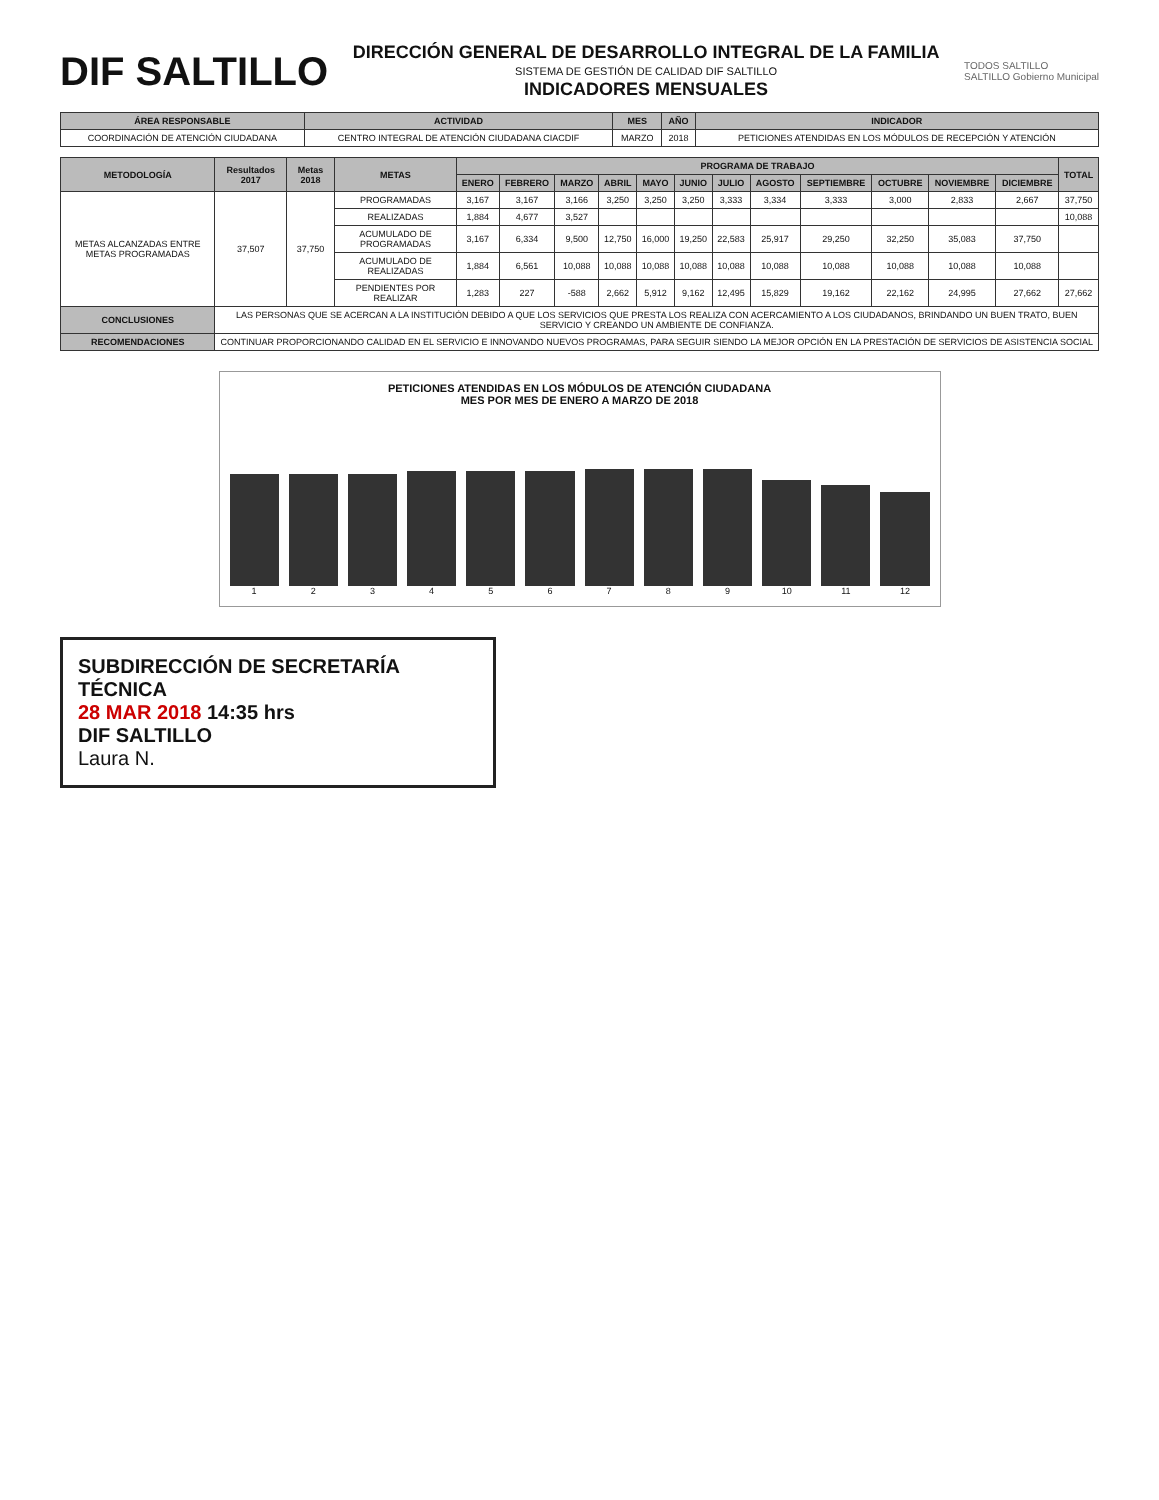DIF SALTILLO
DIRECCIÓN GENERAL DE DESARROLLO INTEGRAL DE LA FAMILIA
SISTEMA DE GESTIÓN DE CALIDAD DIF SALTILLO
INDICADORES MENSUALES
TODOS SALTILLO
SALTILLO Gobierno Municipal
| ÁREA RESPONSABLE | ACTIVIDAD | MES | AÑO | INDICADOR |
| --- | --- | --- | --- | --- |
| COORDINACIÓN DE ATENCIÓN CIUDADANA | CENTRO INTEGRAL DE ATENCIÓN CIUDADANA CIACDIF | MARZO | 2018 | PETICIONES ATENDIDAS EN LOS MÓDULOS DE RECEPCIÓN Y ATENCIÓN |
| METODOLOGÍA | Resultados 2017 | Metas 2018 | METAS | PROGRAMA DE TRABAJO | | | | | | | | | | | | TOTAL |
| --- | --- | --- | --- | --- | --- | --- | --- | --- | --- | --- | --- | --- | --- | --- | --- | --- |
| | | | | ENERO | FEBRERO | MARZO | ABRIL | MAYO | JUNIO | JULIO | AGOSTO | SEPTIEMBRE | OCTUBRE | NOVIEMBRE | DICIEMBRE | |
| METAS ALCANZADAS ENTRE METAS PROGRAMADAS | 37,507 | 37,750 | PROGRAMADAS | 3,167 | 3,167 | 3,166 | 3,250 | 3,250 | 3,250 | 3,333 | 3,334 | 3,333 | 3,000 | 2,833 | 2,667 | 37,750 |
| | | | REALIZADAS | 1,884 | 4,677 | 3,527 | | | | | | | | | | 10,088 |
| | | | ACUMULADO DE PROGRAMADAS | 3,167 | 6,334 | 9,500 | 12,750 | 16,000 | 19,250 | 22,583 | 25,917 | 29,250 | 32,250 | 35,083 | 37,750 | |
| | | | ACUMULADO DE REALIZADAS | 1,884 | 6,561 | 10,088 | 10,088 | 10,088 | 10,088 | 10,088 | 10,088 | 10,088 | 10,088 | 10,088 | 10,088 | |
| | | | PENDIENTES POR REALIZAR | 1,283 | 227 | -588 | 2,662 | 5,912 | 9,162 | 12,495 | 15,829 | 19,162 | 22,162 | 24,995 | 27,662 | 27,662 |
| CONCLUSIONES | LAS PERSONAS QUE SE ACERCAN A LA INSTITUCIÓN DEBIDO A QUE LOS SERVICIOS QUE PRESTA LOS REALIZA CON ACERCAMIENTO A LOS CIUDADANOS, BRINDANDO UN BUEN TRATO, BUEN SERVICIO Y CREANDO UN AMBIENTE DE CONFIANZA. | | | | | | | | | | | | | | | |
| RECOMENDACIONES | CONTINUAR PROPORCIONANDO CALIDAD EN EL SERVICIO E INNOVANDO NUEVOS PROGRAMAS, PARA SEGUIR SIENDO LA MEJOR OPCIÓN EN LA PRESTACIÓN DE SERVICIOS DE ASISTENCIA SOCIAL | | | | | | | | | | | | | | | |
PETICIONES ATENDIDAS EN LOS MÓDULOS DE ATENCIÓN CIUDADANA
MES POR MES DE ENERO A MARZO DE 2018
123456789 10 11 12
SUBDIRECCIÓN DE SECRETARÍA TÉCNICA
28 MAR 2018 14:35 hrs
DIF SALTILLO
Laura N.